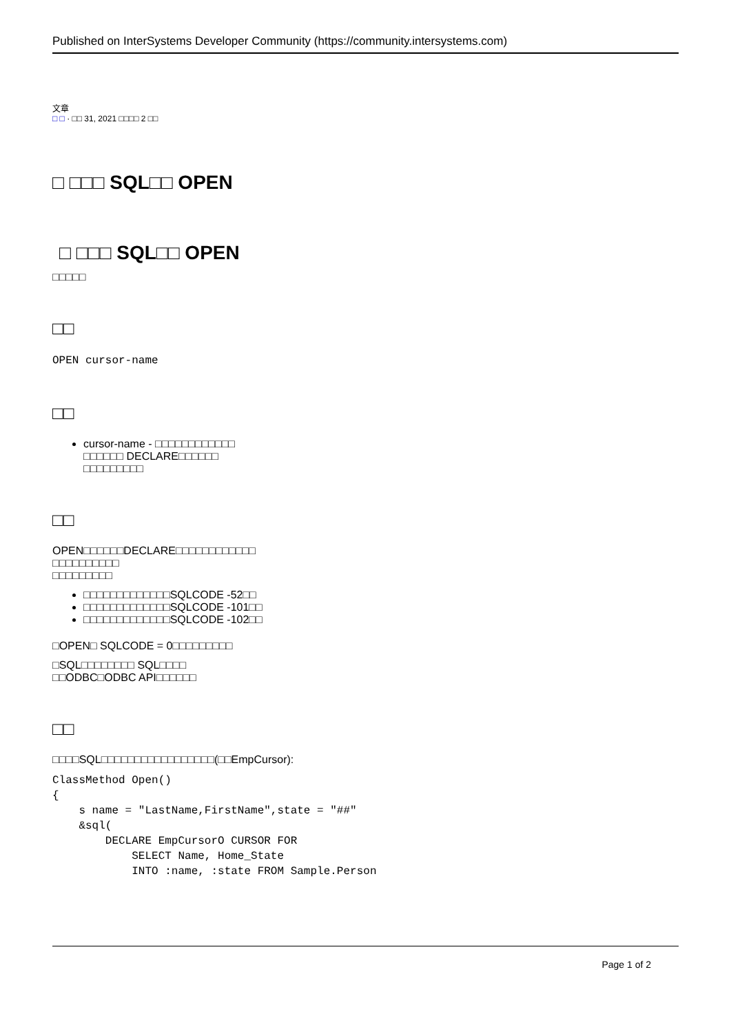Published on InterSystems Developer Community (https://community.intersystems.com)
文章
□ □ · □□ 31, 2021 □□□□ 2 □□
□ □□□ SQL□□ OPEN
□ □□□ SQL□□ OPEN
□□□□□
□□
OPEN cursor-name
□□
cursor-name - □□□□□□□□□□□□
□□□□□□ DECLARE□□□□□□
□□□□□□□□□
□□
OPEN□□□□□□DECLARE□□□□□□□□□□□□
□□□□□□□□□□
□□□□□□□□□
□□□□□□□□□□□□□SQLCODE -52□□
□□□□□□□□□□□□□SQLCODE -101□□
□□□□□□□□□□□□□SQLCODE -102□□
□OPEN□ SQLCODE = 0□□□□□□□□□
□SQL□□□□□□□□ SQL□□□□
□□ODBC□ODBC API□□□□□□
□□
□□□□SQL□□□□□□□□□□□□□□□□□(□□EmpCursor):
ClassMethod Open()
{
    s name = "LastName,FirstName",state = "##"
    &sql(
        DECLARE EmpCursorO CURSOR FOR
            SELECT Name, Home_State
            INTO :name, :state FROM Sample.Person
Page 1 of 2